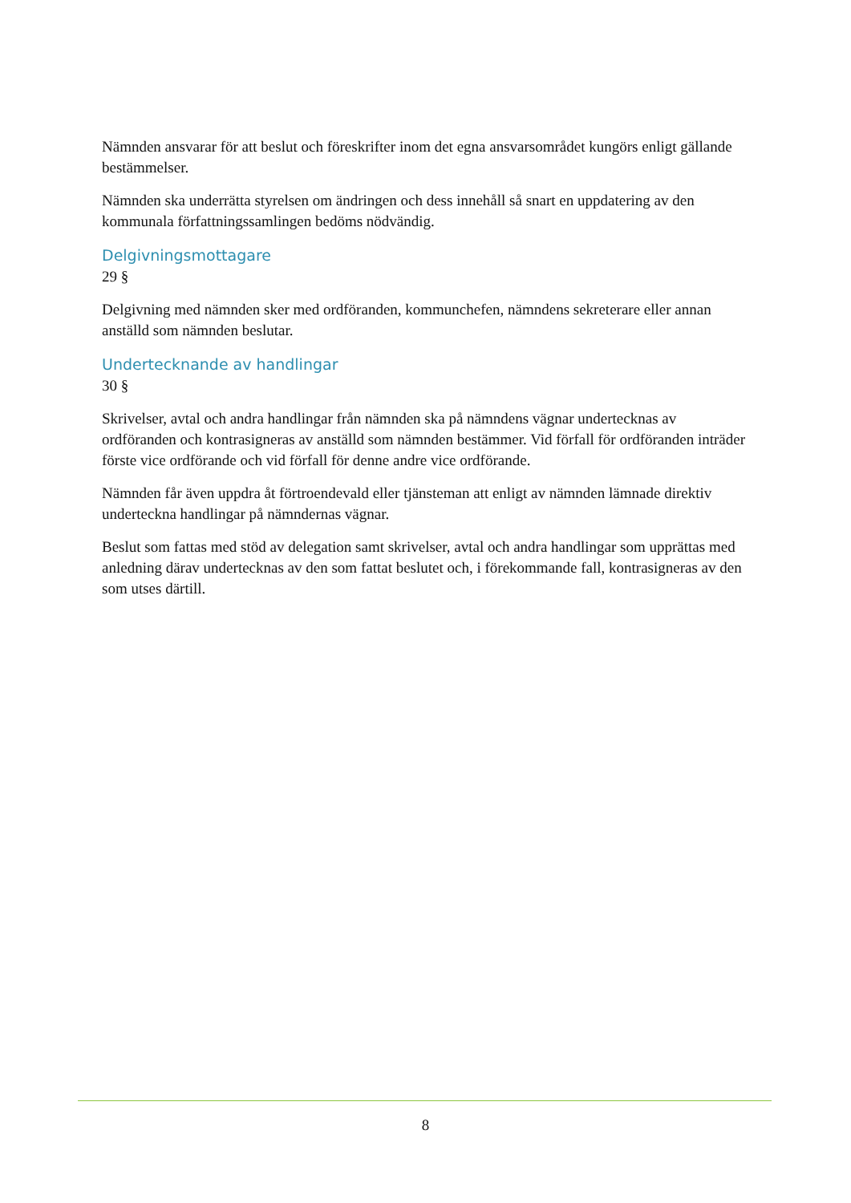Nämnden ansvarar för att beslut och föreskrifter inom det egna ansvarsområdet kungörs enligt gällande bestämmelser.
Nämnden ska underrätta styrelsen om ändringen och dess innehåll så snart en uppdatering av den kommunala författningssamlingen bedöms nödvändig.
Delgivningsmottagare
29 §
Delgivning med nämnden sker med ordföranden, kommunchefen, nämndens sekreterare eller annan anställd som nämnden beslutar.
Undertecknande av handlingar
30 §
Skrivelser, avtal och andra handlingar från nämnden ska på nämndens vägnar undertecknas av ordföranden och kontrasigneras av anställd som nämnden bestämmer. Vid förfall för ordföranden inträder förste vice ordförande och vid förfall för denne andre vice ordförande.
Nämnden får även uppdra åt förtroendevald eller tjänsteman att enligt av nämnden lämnade direktiv underteckna handlingar på nämndernas vägnar.
Beslut som fattas med stöd av delegation samt skrivelser, avtal och andra handlingar som upprättas med anledning därav undertecknas av den som fattat beslutet och, i förekommande fall, kontrasigneras av den som utses därtill.
8